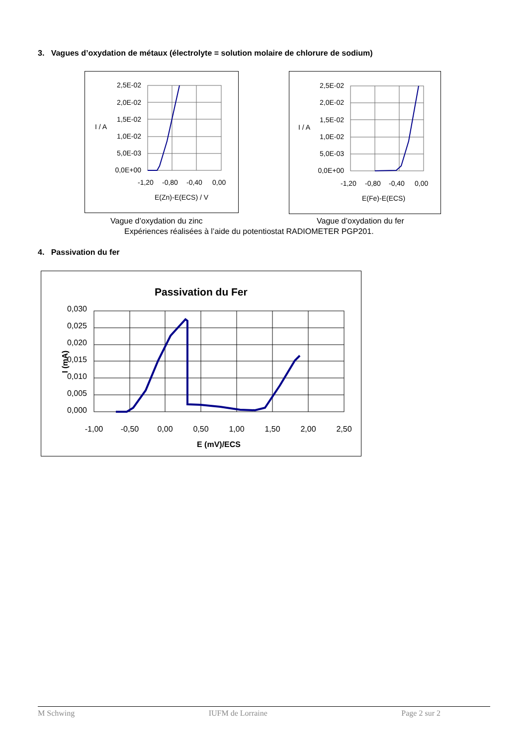3. Vagues d’oxydation de métaux (électrolyte = solution molaire de chlorure de sodium)
I / A
2,5E-02
2,0E-02
1,5E-02
1,0E-02
5,0E-03
0,0E+00
-1,20
-0,80
-0,40
0,00
E(Zn)-E(ECS) / V
I / A
2,5E-02
2,0E-02
1,5E-02
1,0E-02
5,0E-03
0,0E+00
-1,20
-0,80
-0,40
0,00
E(Fe)-E(ECS)
Vague d’oxydation du zinc Vague d’oxydation du fer
Expériences réalisées à l’aide du potentiostat RADIOMETER PGP201.
4. Passivation du fer
Passivation du Fer
I (mA)
0,030
0,025
0,020
0,015
0,010
0,005
0,000
-1,00
-0,50
0,00
0,50
1,00
1,50
2,00
2,50
E (mV)/ECS
M Schwing IUFM de Lorraine Page 2 sur 2